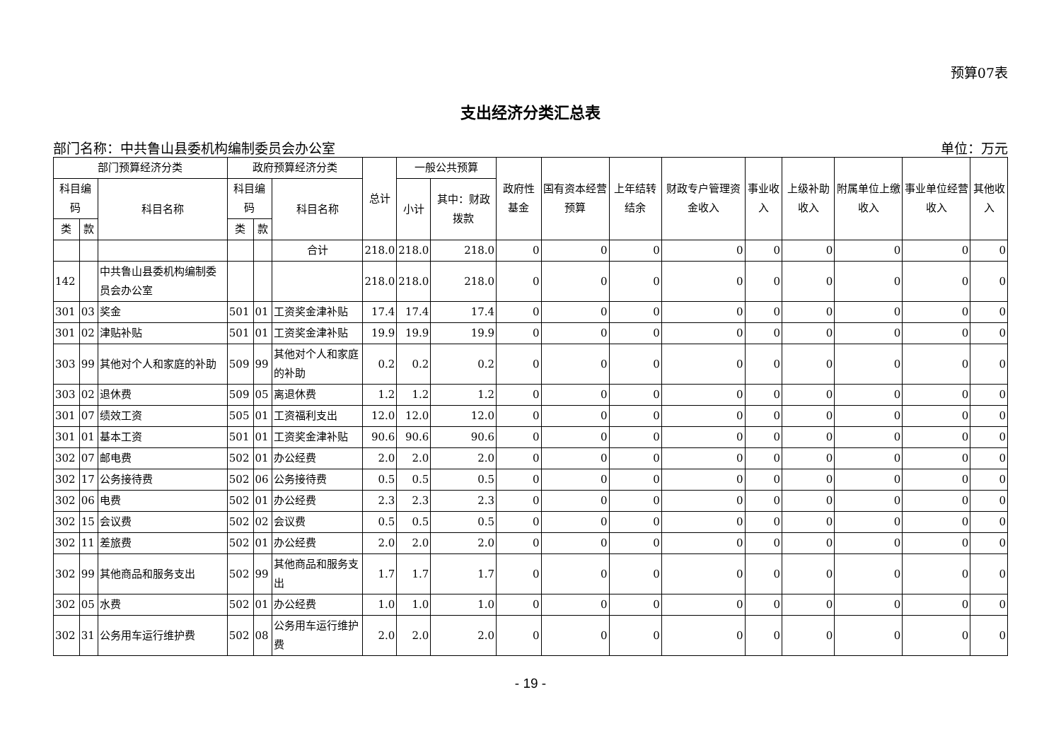预算07表
支出经济分类汇总表
部门名称：中共鲁山县委机构编制委员会办公室 单位：万元
| 部门预算经济分类 | | | 政府预算经济分类 | | | 总计 | 一般公共预算 | | 政府性基金 | 国有资本经营预算 | 上年结转结余 | 财政专户管理资金收入 | 事业收入 | 上级补助收入 | 附属单位上缴收入 | 事业单位经营收入 | 其他收入 |
| --- | --- | --- | --- | --- | --- | --- | --- | --- | --- | --- | --- | --- | --- | --- | --- | --- | --- |
| 科目编码 | | 科目名称 | 科目编码 | | 科目名称 | | 小计 | 其中：财政拨款 | | | | | | | | | |
| 类 | 款 | | 类 | 款 | | | | | | | | | | | | | |
| | | | | | 合计 | 218.0 | 218.0 | 218.0 | 0 | 0 | 0 | 0 | 0 | 0 | 0 | 0 | 0 |
| 142 | | 中共鲁山县委机构编制委员会办公室 | | | | 218.0 | 218.0 | 218.0 | 0 | 0 | 0 | 0 | 0 | 0 | 0 | 0 | 0 |
| 301 | 03 | 奖金 | 501 | 01 | 工资奖金津补贴 | 17.4 | 17.4 | 17.4 | 0 | 0 | 0 | 0 | 0 | 0 | 0 | 0 | 0 |
| 301 | 02 | 津贴补贴 | 501 | 01 | 工资奖金津补贴 | 19.9 | 19.9 | 19.9 | 0 | 0 | 0 | 0 | 0 | 0 | 0 | 0 | 0 |
| 303 | 99 | 其他对个人和家庭的补助 | 509 | 99 | 其他对个人和家庭的补助 | 0.2 | 0.2 | 0.2 | 0 | 0 | 0 | 0 | 0 | 0 | 0 | 0 | 0 |
| 303 | 02 | 退休费 | 509 | 05 | 离退休费 | 1.2 | 1.2 | 1.2 | 0 | 0 | 0 | 0 | 0 | 0 | 0 | 0 | 0 |
| 301 | 07 | 绩效工资 | 505 | 01 | 工资福利支出 | 12.0 | 12.0 | 12.0 | 0 | 0 | 0 | 0 | 0 | 0 | 0 | 0 | 0 |
| 301 | 01 | 基本工资 | 501 | 01 | 工资奖金津补贴 | 90.6 | 90.6 | 90.6 | 0 | 0 | 0 | 0 | 0 | 0 | 0 | 0 | 0 |
| 302 | 07 | 邮电费 | 502 | 01 | 办公经费 | 2.0 | 2.0 | 2.0 | 0 | 0 | 0 | 0 | 0 | 0 | 0 | 0 | 0 |
| 302 | 17 | 公务接待费 | 502 | 06 | 公务接待费 | 0.5 | 0.5 | 0.5 | 0 | 0 | 0 | 0 | 0 | 0 | 0 | 0 | 0 |
| 302 | 06 | 电费 | 502 | 01 | 办公经费 | 2.3 | 2.3 | 2.3 | 0 | 0 | 0 | 0 | 0 | 0 | 0 | 0 | 0 |
| 302 | 15 | 会议费 | 502 | 02 | 会议费 | 0.5 | 0.5 | 0.5 | 0 | 0 | 0 | 0 | 0 | 0 | 0 | 0 | 0 |
| 302 | 11 | 差旅费 | 502 | 01 | 办公经费 | 2.0 | 2.0 | 2.0 | 0 | 0 | 0 | 0 | 0 | 0 | 0 | 0 | 0 |
| 302 | 99 | 其他商品和服务支出 | 502 | 99 | 其他商品和服务支出 | 1.7 | 1.7 | 1.7 | 0 | 0 | 0 | 0 | 0 | 0 | 0 | 0 | 0 |
| 302 | 05 | 水费 | 502 | 01 | 办公经费 | 1.0 | 1.0 | 1.0 | 0 | 0 | 0 | 0 | 0 | 0 | 0 | 0 | 0 |
| 302 | 31 | 公务用车运行维护费 | 502 | 08 | 公务用车运行维护费 | 2.0 | 2.0 | 2.0 | 0 | 0 | 0 | 0 | 0 | 0 | 0 | 0 | 0 |
- 19 -